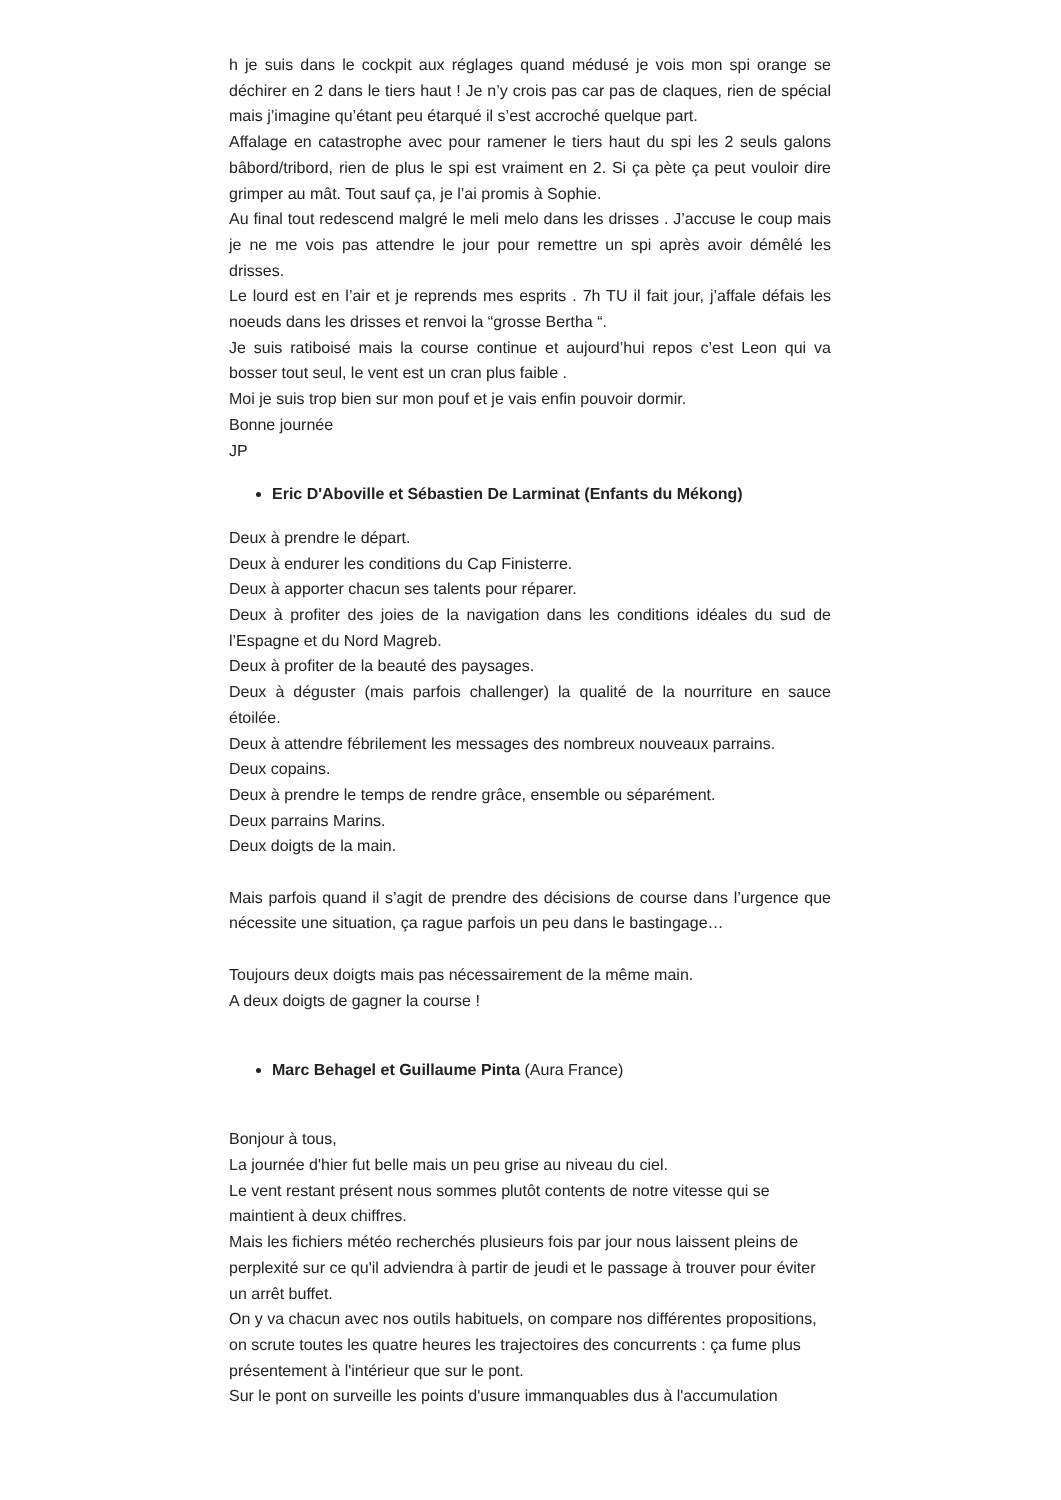h je suis dans le cockpit aux réglages quand médusé je vois mon spi orange se déchirer en 2 dans le tiers haut ! Je n’y crois pas car pas de claques, rien de spécial mais j’imagine qu’étant peu étarqué il s’est accroché quelque part.
Affalage en catastrophe avec pour ramener le tiers haut du spi les 2 seuls galons bâbord/tribord, rien de plus le spi est vraiment en 2. Si ça pète ça peut vouloir dire grimper au mât. Tout sauf ça, je l’ai promis à Sophie.
Au final tout redescend malgré le meli melo dans les drisses . J’accuse le coup mais je ne me vois pas attendre le jour pour remettre un spi après avoir démêlé les drisses.
Le lourd est en l’air et je reprends mes esprits . 7h TU il fait jour, j’affale défais les noeuds dans les drisses et renvoi la “grosse Bertha “.
Je suis ratiboisé mais la course continue et aujourd’hui repos c’est Leon qui va bosser tout seul, le vent est un cran plus faible .
Moi je suis trop bien sur mon pouf et je vais enfin pouvoir dormir.
Bonne journée
JP
Eric D'Aboville et Sébastien De Larminat (Enfants du Mékong)
Deux à prendre le départ.
Deux à endurer les conditions du Cap Finisterre.
Deux à apporter chacun ses talents pour réparer.
Deux à profiter des joies de la navigation dans les conditions idéales du sud de l’Espagne et du Nord Magreb.
Deux à profiter de la beauté des paysages.
Deux à déguster (mais parfois challenger) la qualité de la nourriture en sauce étoilée.
Deux à attendre fébrilement les messages des nombreux nouveaux parrains.
Deux copains.
Deux à prendre le temps de rendre grâce, ensemble ou séparément.
Deux parrains Marins.
Deux doigts de la main.
Mais parfois quand il s’agit de prendre des décisions de course dans l’urgence que nécessite une situation, ça rague parfois un peu dans le bastingage…
Toujours deux doigts mais pas nécessairement de la même main.
A deux doigts de gagner la course !
Marc Behagel et Guillaume Pinta (Aura France)
Bonjour à tous,
La journée d'hier fut belle mais un peu grise au niveau du ciel.
Le vent restant présent nous sommes plutôt contents de notre vitesse qui se maintient à deux chiffres.
Mais les fichiers météo recherchés plusieurs fois par jour nous laissent pleins de perplexité sur ce qu'il adviendra à partir de jeudi et le passage à trouver pour éviter un arrêt buffet.
On y va chacun avec nos outils habituels, on compare nos différentes propositions, on scrute toutes les quatre heures les trajectoires des concurrents : ça fume plus présentement à l'intérieur que sur le pont.
Sur le pont on surveille les points d'usure immanquables dus à l'accumulation